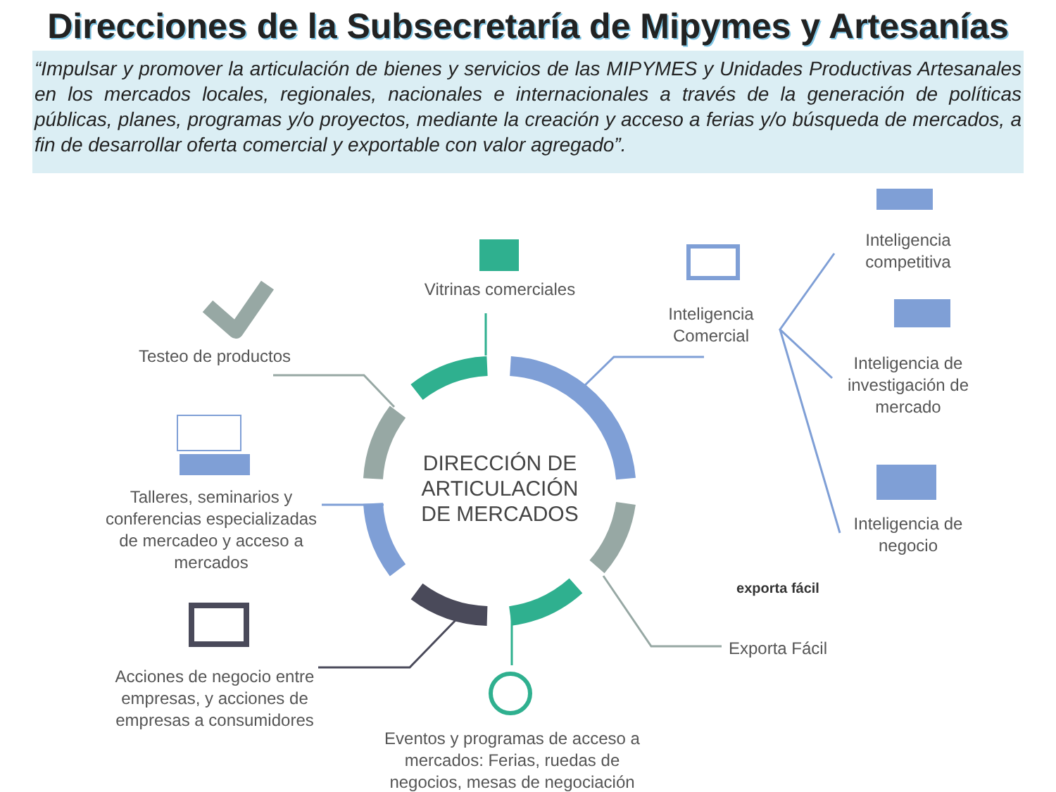Direcciones de la Subsecretaría de Mipymes y Artesanías
“Impulsar y promover la articulación de bienes y servicios de las MIPYMES y Unidades Productivas Artesanales en los mercados locales, regionales, nacionales e internacionales a través de la generación de políticas públicas, planes, programas y/o proyectos, mediante la creación y acceso a ferias y/o búsqueda de mercados, a fin de desarrollar oferta comercial y exportable con valor agregado”.
Vitrinas comerciales
Inteligencia Comercial
Inteligencia competitiva
Inteligencia de investigación de mercado
Inteligencia de negocio
exporta fácil
Exporta Fácil
Testeo de productos
Talleres, seminarios y conferencias especializadas de mercadeo y acceso a mercados
Acciones de negocio entre empresas, y acciones de empresas a consumidores
Eventos y programas de acceso a mercados: Ferias, ruedas de negocios, mesas de negociación
DIRECCIÓN DE ARTICULACIÓN DE MERCADOS